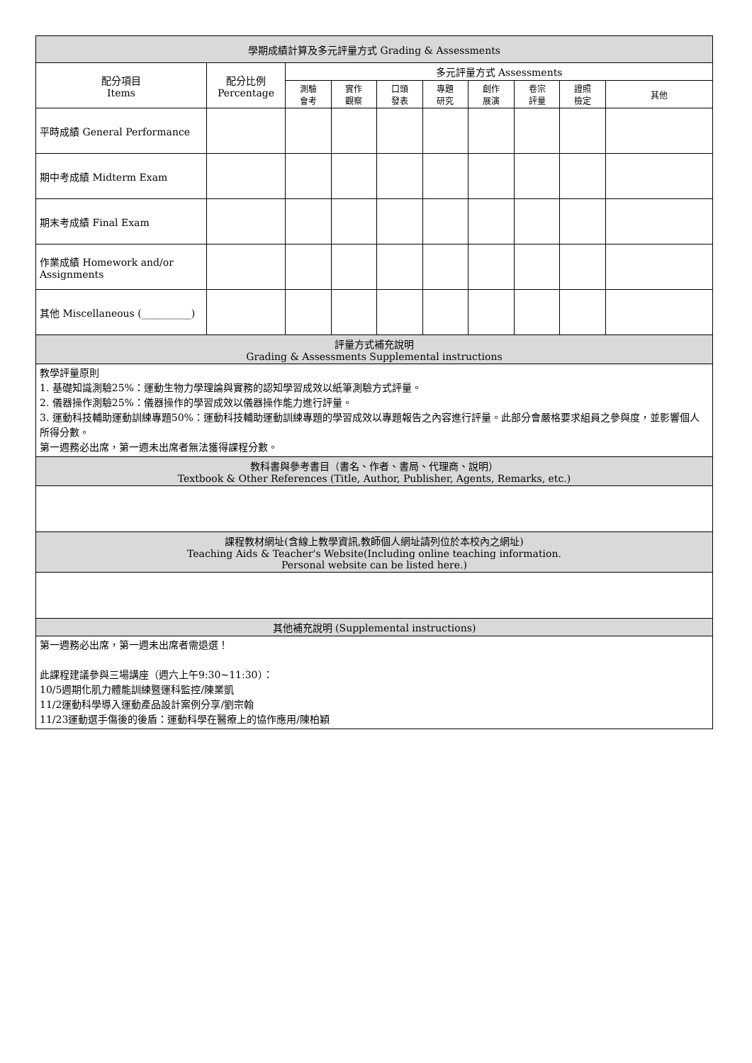| 學期成績計算及多元評量方式 Grading & Assessments | | | | | | | | | |
| --- | --- | --- | --- | --- | --- | --- | --- | --- | --- |
| 配分項目 Items | 配分比例 Percentage | 多元評量方式 Assessments | | | | | | | |
| | | 測驗 會考 | 實作 觀察 | 口頭 發表 | 專題 研究 | 創作 展演 | 卷宗 評量 | 證照 檢定 | 其他 |
| 平時成績 General Performance | | | | | | | | | |
| 期中考成績 Midterm Exam | | | | | | | | | |
| 期末考成績 Final Exam | | | | | | | | | |
| 作業成績 Homework and/or Assignments | | | | | | | | | |
| 其他 Miscellaneous (__________) | | | | | | | | | |
| 評量方式補充說明 Grading & Assessments Supplemental instructions | | | | | | | | | |
| 教學評量原則 1. 基礎知識測驗25%：運動生物力學理論與實務的認知學習成效以紙筆測驗方式評量。 2. 儀器操作測驗25%：儀器操作的學習成效以儀器操作能力進行評量。 3. 運動科技輔助運動訓練專題50%：運動科技輔助運動訓練專題的學習成效以專題報告之內容進行評量。此部分會嚴格要求組員之參與度，並影響個人所得分數。 第一週務必出席，第一週未出席者無法獲得課程分數。 | | | | | | | | | |
| 教科書與參考書目（書名、作者、書局、代理商、說明） Textbook & Other References (Title, Author, Publisher, Agents, Remarks, etc.) | | | | | | | | | |
| 課程教材網址(含線上教學資訊,教師個人網址請列位於本校內之網址) Teaching Aids & Teacher's Website(Including online teaching information. Personal website can be listed here.) | | | | | | | | | |
| 其他補充說明 (Supplemental instructions) | | | | | | | | | |
| 第一週務必出席，第一週未出席者需退選！ 此課程建議參與三場講座（週六上午9:30~11:30）： 10/5週期化肌力體能訓練暨運科監控/陳業凱 11/2運動科學導入運動產品設計案例分享/劉宗翰 11/23運動選手傷後的後盾：運動科學在醫療上的協作應用/陳柏穎 | | | | | | | | | |